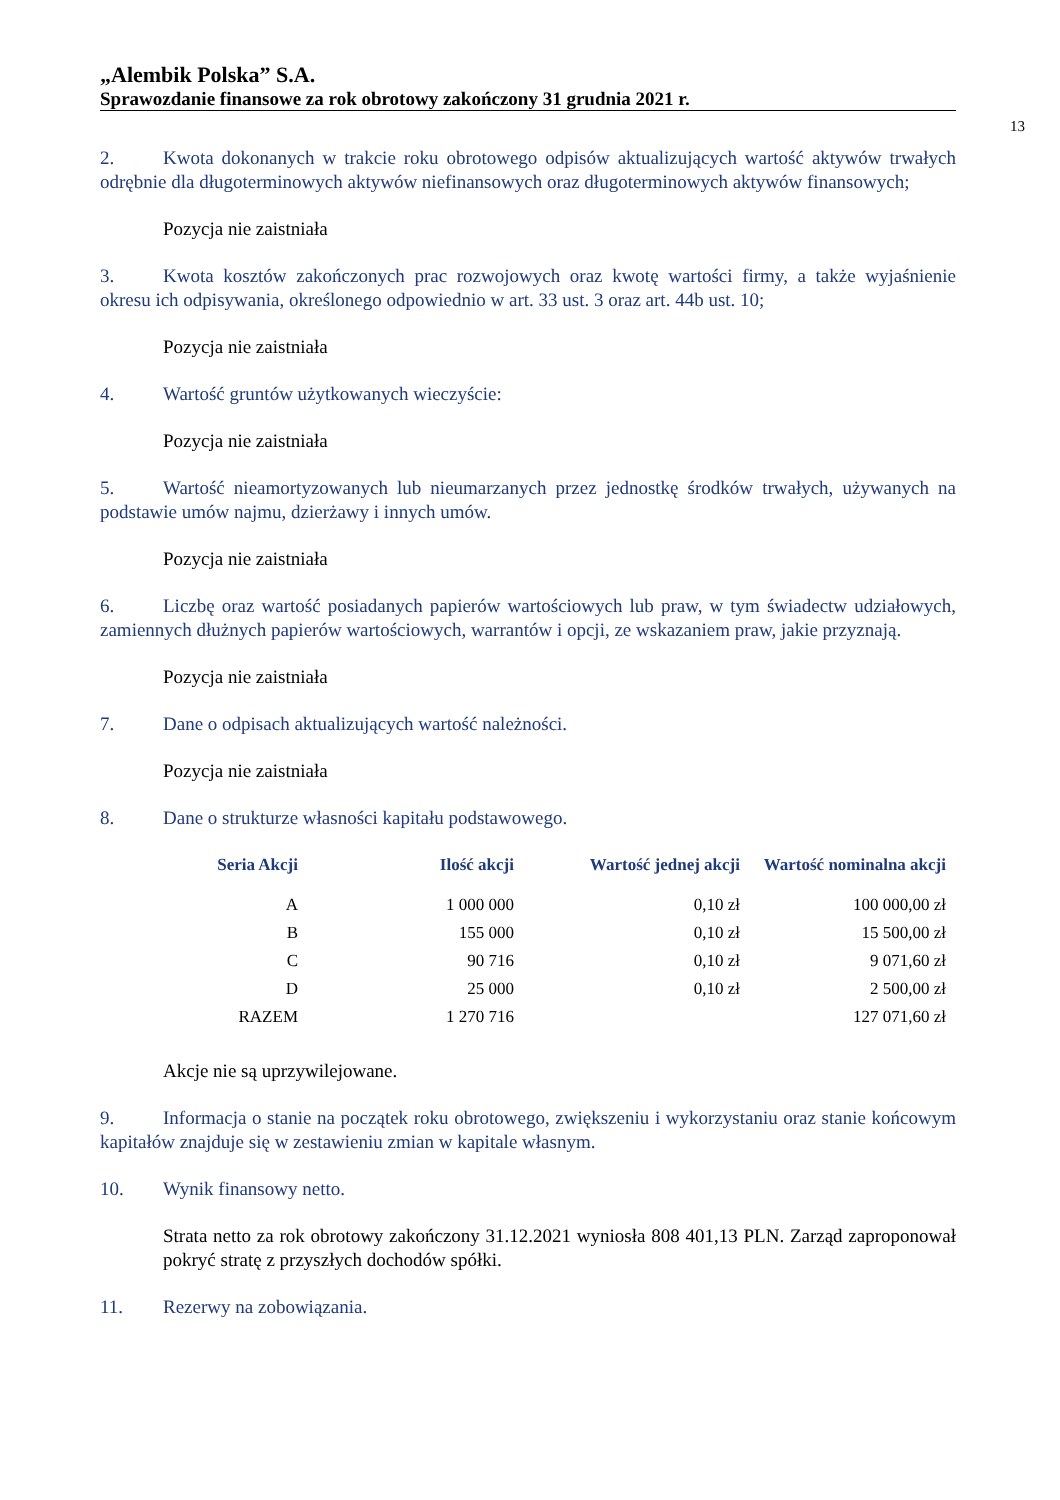„Alembik Polska” S.A.
Sprawozdanie finansowe za rok obrotowy zakończony 31 grudnia 2021 r.
13
2. Kwota dokonanych w trakcie roku obrotowego odpisów aktualizujących wartość aktywów trwałych odrębnie dla długoterminowych aktywów niefinansowych oraz długoterminowych aktywów finansowych;
Pozycja nie zaistniała
3. Kwota kosztów zakończonych prac rozwojowych oraz kwotę wartości firmy, a także wyjaśnienie okresu ich odpisywania, określonego odpowiednio w art. 33 ust. 3 oraz art. 44b ust. 10;
Pozycja nie zaistniała
4. Wartość gruntów użytkowanych wieczyście:
Pozycja nie zaistniała
5. Wartość nieamortyzowanych lub nieumarzanych przez jednostkę środków trwałych, używanych na podstawie umów najmu, dzierżawy i innych umów.
Pozycja nie zaistniała
6. Liczbę oraz wartość posiadanych papierów wartościowych lub praw, w tym świadectw udziałowych, zamiennych dłużnych papierów wartościowych, warrantów i opcji, ze wskazaniem praw, jakie przyznają.
Pozycja nie zaistniała
7. Dane o odpisach aktualizujących wartość należności.
Pozycja nie zaistniała
8. Dane o strukturze własności kapitału podstawowego.
| Seria Akcji | Ilość akcji | Wartość jednej akcji | Wartość nominalna akcji |
| --- | --- | --- | --- |
| A | 1 000 000 | 0,10 zł | 100 000,00 zł |
| B | 155 000 | 0,10 zł | 15 500,00 zł |
| C | 90 716 | 0,10 zł | 9 071,60 zł |
| D | 25 000 | 0,10 zł | 2 500,00 zł |
| RAZEM | 1 270 716 | | 127 071,60 zł |
Akcje nie są uprzywilejowane.
9. Informacja o stanie na początek roku obrotowego, zwiększeniu i wykorzystaniu oraz stanie końcowym kapitałów znajduje się w zestawieniu zmian w kapitale własnym.
10. Wynik finansowy netto.
Strata netto za rok obrotowy zakończony 31.12.2021 wyniosła 808 401,13 PLN. Zarząd zaproponował pokryć stratę z przyszłych dochodów spółki.
11. Rezerwy na zobowiązania.